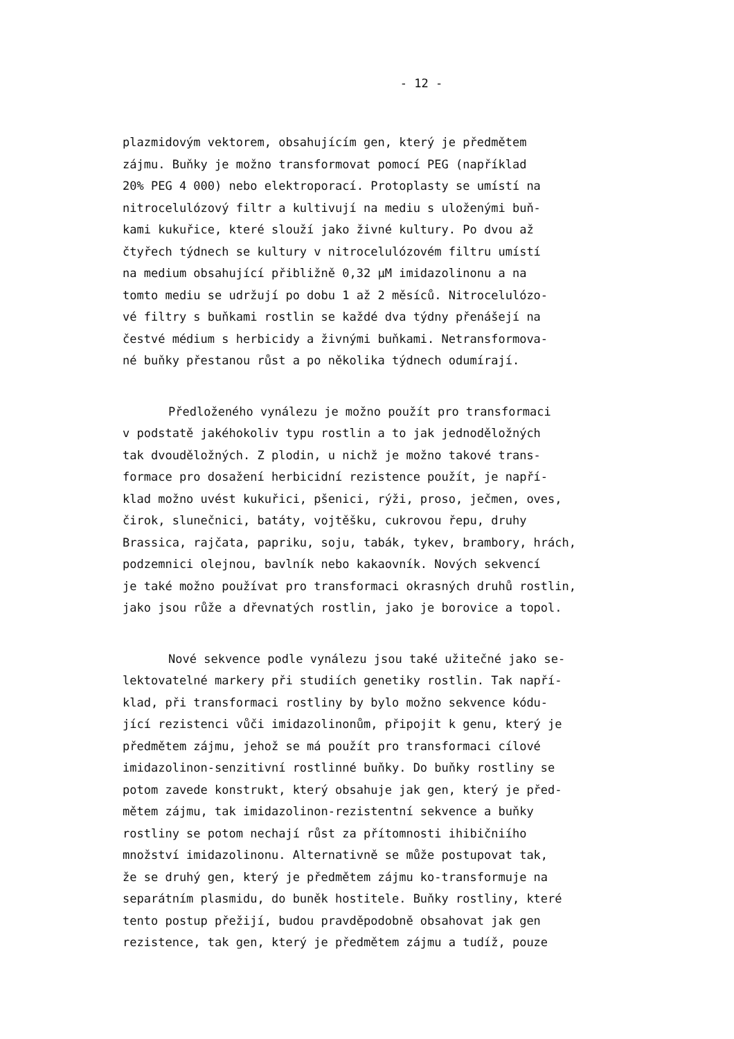- 12 -
plazmidovým vektorem, obsahujícím gen, který je předmětem zájmu. Buňky je možno transformovat pomocí PEG (například 20% PEG 4 000) nebo elektroporací. Protoplasty se umístí na nitrocelulózový filtr a kultivují na mediu s uloženými buň- kami kukuřice, které slouží jako živné kultury. Po dvou až čtyřech týdnech se kultury v nitrocelulózovém filtru umístí na medium obsahující přibližně 0,32 µM imidazolinonu a na tomto mediu se udržují po dobu 1 až 2 měsíců. Nitrocelulózo- vé filtry s buňkami rostlin se každé dva týdny přenášejí na čestvé médium s herbicidy a živnými buňkami. Netransformova- né buňky přestanou růst a po několika týdnech odumírají.
Předloženého vynálezu je možno použít pro transformaci v podstatě jakéhokoliv typu rostlin a to jak jednoděložných tak dvouděložných. Z plodin, u nichž je možno takové trans- formace pro dosažení herbicidní rezistence použít, je napří- klad možno uvést kukuřici, pšenici, rýži, proso, ječmen, oves, čirok, slunečnici, batáty, vojtěšku, cukrovou řepu, druhy Brassica, rajčata, papriku, soju, tabák, tykev, brambory, hrách, podzemnici olejnou, bavlník nebo kakaovník. Nových sekvencí je také možno používat pro transformaci okrasných druhů rostlin, jako jsou růže a dřevnatých rostlin, jako je borovice a topol.
Nové sekvence podle vynálezu jsou také užitečné jako se- lektovatelné markery při studiích genetiky rostlin. Tak napří- klad, při transformaci rostliny by bylo možno sekvence kódu- jící rezistenci vůči imidazolinonům, připojit k genu, který je předmětem zájmu, jehož se má použít pro transformaci cílové imidazolinon-senzitivní rostlinné buňky. Do buňky rostliny se potom zavede konstrukt, který obsahuje jak gen, který je před- mětem zájmu, tak imidazolinon-rezistentní sekvence a buňky rostliny se potom nechají růst za přítomnosti ihibičniího množství imidazolinonu. Alternativně se může postupovat tak, že se druhý gen, který je předmětem zájmu ko-transformuje na separátním plasmidu, do buněk hostitele. Buňky rostliny, které tento postup přežijí, budou pravděpodobně obsahovat jak gen rezistence, tak gen, který je předmětem zájmu a tudíž, pouze